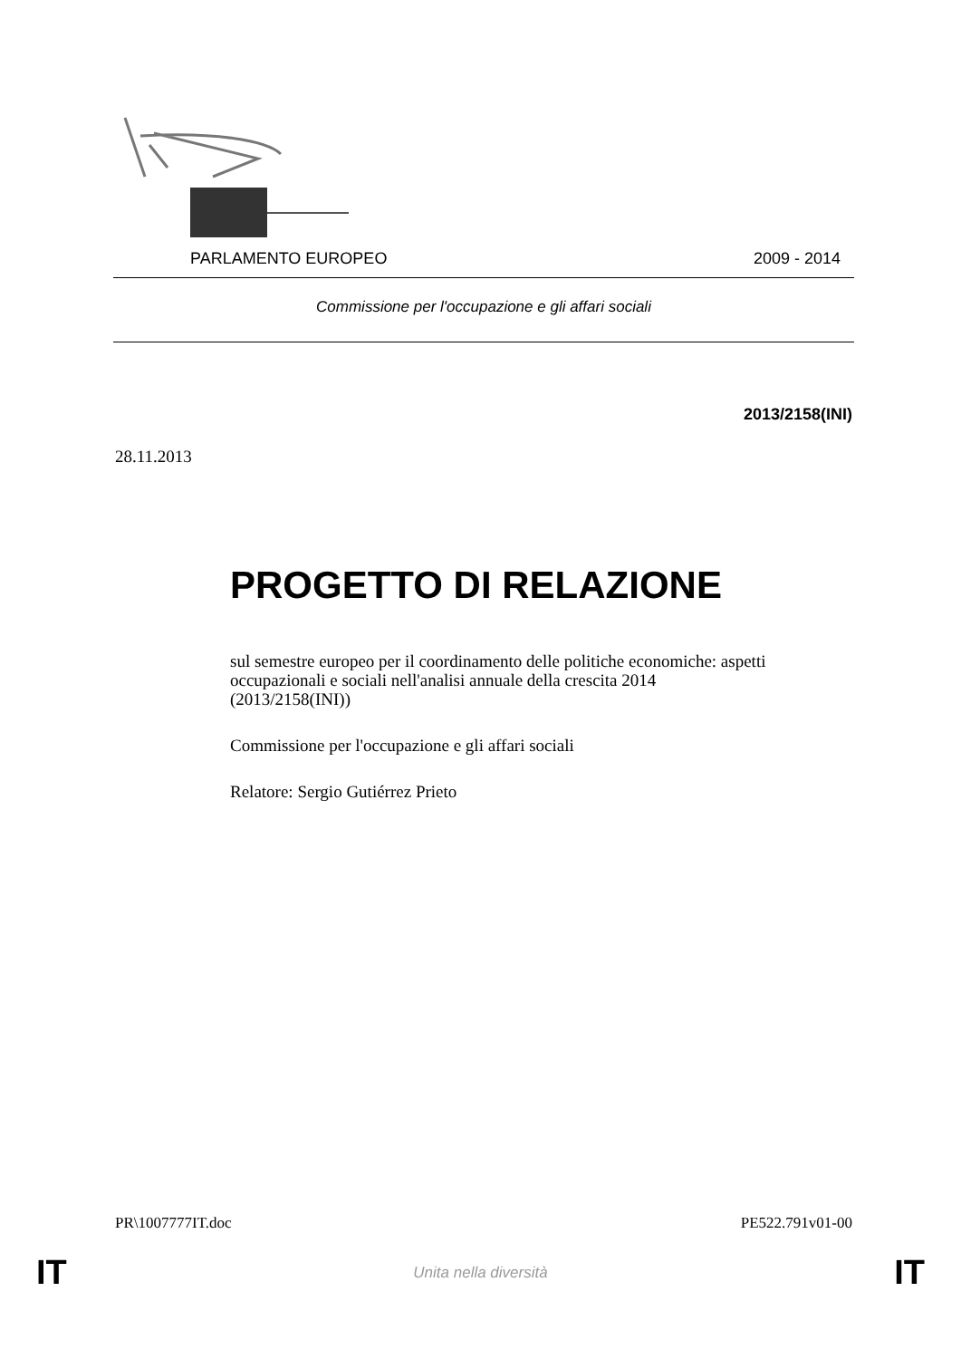PARLAMENTO EUROPEO 2009 - 2014
Commissione per l'occupazione e gli affari sociali
2013/2158(INI)
28.11.2013
PROGETTO DI RELAZIONE
sul semestre europeo per il coordinamento delle politiche economiche: aspetti occupazionali e sociali nell'analisi annuale della crescita 2014
(2013/2158(INI))
Commissione per l'occupazione e gli affari sociali
Relatore: Sergio Gutiérrez Prieto
PR\1007777IT.doc PE522.791v01-00
IT Unita nella diversità IT